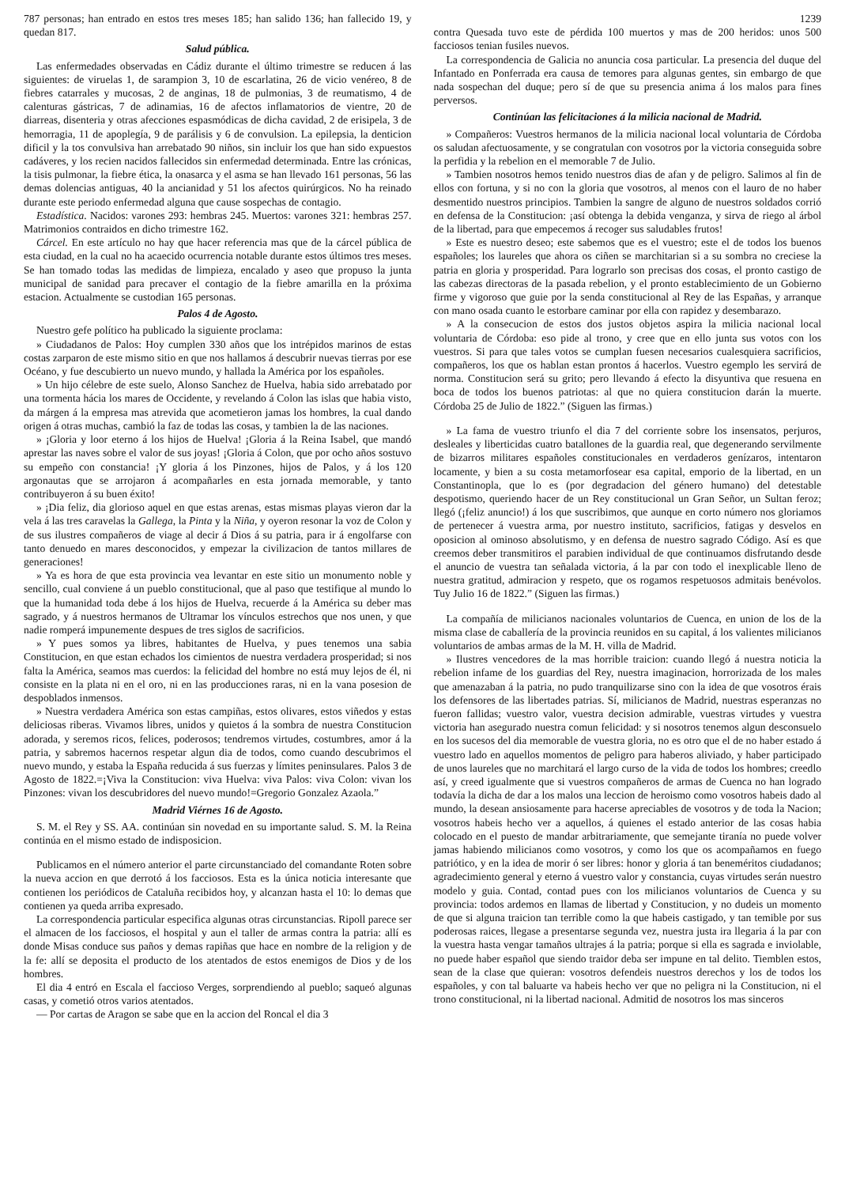787 personas; han entrado en estos tres meses 185; han salido 136; han fallecido 19, y quedan 817.
Salud pública.
Las enfermedades observadas en Cádiz durante el último trimestre se reducen á las siguientes: de viruelas 1, de sarampion 3, 10 de escarlatina, 26 de vicio venéreo, 8 de fiebres catarrales y mucosas, 2 de anginas, 18 de pulmonias, 3 de reumatismo, 4 de calenturas gástricas, 7 de adinamias, 16 de afectos inflamatorios de vientre, 20 de diarreas, disenteria y otras afecciones espasmódicas de dicha cavidad, 2 de erisipela, 3 de hemorragia, 11 de apoplegía, 9 de parálisis y 6 de convulsion. La epilepsia, la denticion dificil y la tos convulsiva han arrebatado 90 niños, sin incluir los que han sido expuestos cadáveres, y los recien nacidos fallecidos sin enfermedad determinada. Entre las crónicas, la tisis pulmonar, la fiebre ética, la onasarca y el asma se han llevado 161 personas, 56 las demas dolencias antiguas, 40 la ancianidad y 51 los afectos quirúrgicos. No ha reinado durante este periodo enfermedad alguna que cause sospechas de contagio.
Estadística. Nacidos: varones 293: hembras 245. Muertos: varones 321: hembras 257. Matrimonios contraidos en dicho trimestre 162.
Cárcel. En este artículo no hay que hacer referencia mas que de la cárcel pública de esta ciudad, en la cual no ha acaecido ocurrencia notable durante estos últimos tres meses. Se han tomado todas las medidas de limpieza, encalado y aseo que propuso la junta municipal de sanidad para precaver el contagio de la fiebre amarilla en la próxima estacion. Actualmente se custodian 165 personas.
Palos 4 de Agosto.
Nuestro gefe político ha publicado la siguiente proclama:
» Ciudadanos de Palos: Hoy cumplen 330 años que los intrépidos marinos de estas costas zarparon de este mismo sitio en que nos hallamos á descubrir nuevas tierras por ese Océano, y fue descubierto un nuevo mundo, y hallada la América por los españoles.
» Un hijo célebre de este suelo, Alonso Sanchez de Huelva, habia sido arrebatado por una tormenta hácia los mares de Occidente, y revelando á Colon las islas que habia visto, da márgen á la empresa mas atrevida que acometieron jamas los hombres, la cual dando origen á otras muchas, cambió la faz de todas las cosas, y tambien la de las naciones.
» ¡Gloria y loor eterno á los hijos de Huelva! ¡Gloria á la Reina Isabel, que mandó aprestar las naves sobre el valor de sus joyas! ¡Gloria á Colon, que por ocho años sostuvo su empeño con constancia! ¡Y gloria á los Pinzones, hijos de Palos, y á los 120 argonautas que se arrojaron á acompañarles en esta jornada memorable, y tanto contribuyeron á su buen éxito!
» ¡Dia feliz, dia glorioso aquel en que estas arenas, estas mismas playas vieron dar la vela á las tres caravelas la Gallega, la Pinta y la Niña, y oyeron resonar la voz de Colon y de sus ilustres compañeros de viage al decir á Dios á su patria, para ir á engolfarse con tanto denuedo en mares desconocidos, y empezar la civilizacion de tantos millares de generaciones!
» Ya es hora de que esta provincia vea levantar en este sitio un monumento noble y sencillo, cual conviene á un pueblo constitucional, que al paso que testifique al mundo lo que la humanidad toda debe á los hijos de Huelva, recuerde á la América su deber mas sagrado, y á nuestros hermanos de Ultramar los vínculos estrechos que nos unen, y que nadie romperá impunemente despues de tres siglos de sacrificios.
» Y pues somos ya libres, habitantes de Huelva, y pues tenemos una sabia Constitucion, en que estan echados los cimientos de nuestra verdadera prosperidad; si nos falta la América, seamos mas cuerdos: la felicidad del hombre no está muy lejos de él, ni consiste en la plata ni en el oro, ni en las producciones raras, ni en la vana posesion de despoblados inmensos.
» Nuestra verdadera América son estas campiñas, estos olivares, estos viñedos y estas deliciosas riberas. Vivamos libres, unidos y quietos á la sombra de nuestra Constitucion adorada, y seremos ricos, felices, poderosos; tendremos virtudes, costumbres, amor á la patria, y sabremos hacernos respetar algun dia de todos, como cuando descubrimos el nuevo mundo, y estaba la España reducida á sus fuerzas y límites peninsulares. Palos 3 de Agosto de 1822.=¡Viva la Constitucion: viva Huelva: viva Palos: viva Colon: vivan los Pinzones: vivan los descubridores del nuevo mundo!=Gregorio Gonzalez Azaola.”
Madrid Viérnes 16 de Agosto.
S. M. el Rey y SS. AA. continúan sin novedad en su importante salud. S. M. la Reina continúa en el mismo estado de indisposicion.
Publicamos en el número anterior el parte circunstanciado del comandante Roten sobre la nueva accion en que derrotó á los facciosos. Esta es la única noticia interesante que contienen los periódicos de Cataluña recibidos hoy, y alcanzan hasta el 10: lo demas que contienen ya queda arriba expresado.
La correspondencia particular especifica algunas otras circunstancias. Ripoll parece ser el almacen de los facciosos, el hospital y aun el taller de armas contra la patria: allí es donde Misas conduce sus paños y demas rapiñas que hace en nombre de la religion y de la fe: allí se deposita el producto de los atentados de estos enemigos de Dios y de los hombres.
El dia 4 entró en Escala el faccioso Verges, sorprendiendo al pueblo; saqueó algunas casas, y cometió otros varios atentados.
— Por cartas de Aragon se sabe que en la accion del Roncal el dia 3
1239
contra Quesada tuvo este de pérdida 100 muertos y mas de 200 heridos: unos 500 facciosos tenian fusiles nuevos.
La correspondencia de Galicia no anuncia cosa particular. La presencia del duque del Infantado en Ponferrada era causa de temores para algunas gentes, sin embargo de que nada sospechan del duque; pero sí de que su presencia anima á los malos para fines perversos.
Continúan las felicitaciones á la milicia nacional de Madrid.
» Compañeros: Vuestros hermanos de la milicia nacional local voluntaria de Córdoba os saludan afectuosamente, y se congratulan con vosotros por la victoria conseguida sobre la perfidia y la rebelion en el memorable 7 de Julio.
» Tambien nosotros hemos tenido nuestros dias de afan y de peligro. Salimos al fin de ellos con fortuna, y si no con la gloria que vosotros, al menos con el lauro de no haber desmentido nuestros principios. Tambien la sangre de alguno de nuestros soldados corrió en defensa de la Constitucion: ¡así obtenga la debida venganza, y sirva de riego al árbol de la libertad, para que empecemos á recoger sus saludables frutos!
» Este es nuestro deseo; este sabemos que es el vuestro; este el de todos los buenos españoles; los laureles que ahora os ciñen se marchitarian si a su sombra no creciese la patria en gloria y prosperidad. Para lograrlo son precisas dos cosas, el pronto castigo de las cabezas directoras de la pasada rebelion, y el pronto establecimiento de un Gobierno firme y vigoroso que guie por la senda constitucional al Rey de las Españas, y arranque con mano osada cuanto le estorbare caminar por ella con rapidez y desembarazo.
» A la consecucion de estos dos justos objetos aspira la milicia nacional local voluntaria de Córdoba: eso pide al trono, y cree que en ello junta sus votos con los vuestros. Si para que tales votos se cumplan fuesen necesarios cualesquiera sacrificios, compañeros, los que os hablan estan prontos á hacerlos. Vuestro egemplo les servirá de norma. Constitucion será su grito; pero llevando á efecto la disyuntiva que resuena en boca de todos los buenos patriotas: al que no quiera constitucion darán la muerte. Córdoba 25 de Julio de 1822.” (Siguen las firmas.)
» La fama de vuestro triunfo el dia 7 del corriente sobre los insensatos, perjuros, desleales y liberticidas cuatro batallones de la guardia real, que degenerando servilmente de bizarros militares españoles constitucionales en verdaderos genízaros, intentaron locamente, y bien a su costa metamorfosear esa capital, emporio de la libertad, en un Constantinopla, que lo es (por degradacion del género humano) del detestable despotismo, queriendo hacer de un Rey constitucional un Gran Señor, un Sultan feroz; llegó (¡feliz anuncio!) á los que suscribimos, que aunque en corto número nos gloriamos de pertenecer á vuestra arma, por nuestro instituto, sacrificios, fatigas y desvelos en oposicion al ominoso absolutismo, y en defensa de nuestro sagrado Código. Así es que creemos deber transmitiros el parabien individual de que continuamos disfrutando desde el anuncio de vuestra tan señalada victoria, á la par con todo el inexplicable lleno de nuestra gratitud, admiracion y respeto, que os rogamos respetuosos admitais benévolos. Tuy Julio 16 de 1822.” (Siguen las firmas.)
La compañía de milicianos nacionales voluntarios de Cuenca, en union de los de la misma clase de caballería de la provincia reunidos en su capital, á los valientes milicianos voluntarios de ambas armas de la M. H. villa de Madrid.
» Ilustres vencedores de la mas horrible traicion: cuando llegó á nuestra noticia la rebelion infame de los guardias del Rey, nuestra imaginacion, horrorizada de los males que amenazaban á la patria, no pudo tranquilizarse sino con la idea de que vosotros érais los defensores de las libertades patrias. Sí, milicianos de Madrid, nuestras esperanzas no fueron fallidas; vuestro valor, vuestra decision admirable, vuestras virtudes y vuestra victoria han asegurado nuestra comun felicidad: y si nosotros tenemos algun desconsuelo en los sucesos del dia memorable de vuestra gloria, no es otro que el de no haber estado á vuestro lado en aquellos momentos de peligro para haberos aliviado, y haber participado de unos laureles que no marchitará el largo curso de la vida de todos los hombres; creedlo así, y creed igualmente que si vuestros compañeros de armas de Cuenca no han logrado todavía la dicha de dar a los malos una leccion de heroismo como vosotros habeis dado al mundo, la desean ansiosamente para hacerse apreciables de vosotros y de toda la Nacion; vosotros habeis hecho ver a aquellos, á quienes el estado anterior de las cosas habia colocado en el puesto de mandar arbitrariamente, que semejante tiranía no puede volver jamas habiendo milicianos como vosotros, y como los que os acompañamos en fuego patriótico, y en la idea de morir ó ser libres: honor y gloria á tan beneméritos ciudadanos; agradecimiento general y eterno á vuestro valor y constancia, cuyas virtudes serán nuestro modelo y guia. Contad, contad pues con los milicianos voluntarios de Cuenca y su provincia: todos ardemos en llamas de libertad y Constitucion, y no dudeis un momento de que si alguna traicion tan terrible como la que habeis castigado, y tan temible por sus poderosas raices, llegase a presentarse segunda vez, nuestra justa ira llegaria á la par con la vuestra hasta vengar tamaños ultrajes á la patria; porque si ella es sagrada e inviolable, no puede haber español que siendo traidor deba ser impune en tal delito. Tiemblen estos, sean de la clase que quieran: vosotros defendeis nuestros derechos y los de todos los españoles, y con tal baluarte va habeis hecho ver que no peligra ni la Constitucion, ni el trono constitucional, ni la libertad nacional. Admitid de nosotros los mas sinceros